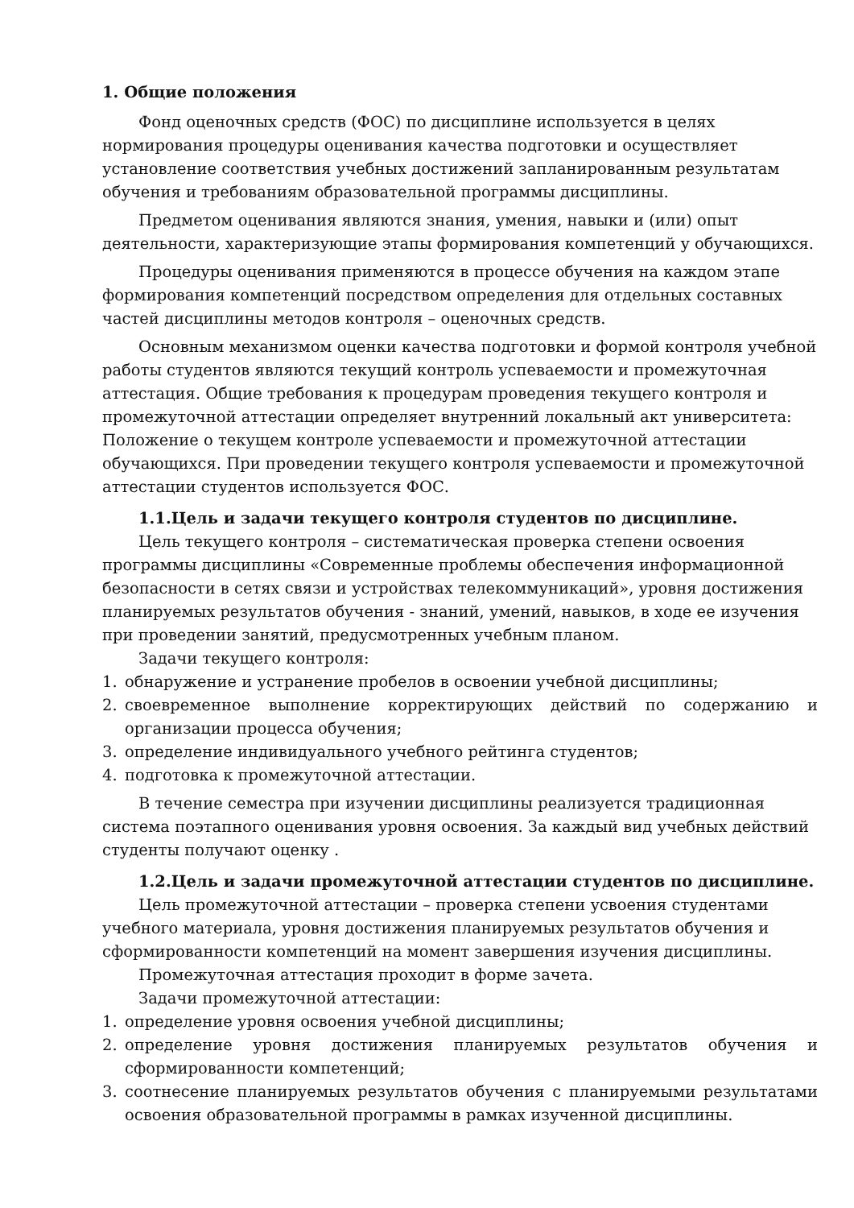1. Общие положения
Фонд оценочных средств (ФОС) по дисциплине используется в целях нормирования процедуры оценивания качества подготовки и осуществляет установление соответствия учебных достижений запланированным результатам обучения и требованиям образовательной программы дисциплины.
Предметом оценивания являются знания, умения, навыки и (или) опыт деятельности, характеризующие этапы формирования компетенций у обучающихся.
Процедуры оценивания применяются в процессе обучения на каждом этапе формирования компетенций посредством определения для отдельных составных частей дисциплины методов контроля – оценочных средств.
Основным механизмом оценки качества подготовки и формой контроля учебной работы студентов являются текущий контроль успеваемости и промежуточная аттестация. Общие требования к процедурам проведения текущего контроля и промежуточной аттестации определяет внутренний локальный акт университета: Положение о текущем контроле успеваемости и промежуточной аттестации обучающихся. При проведении текущего контроля успеваемости и промежуточной аттестации студентов используется ФОС.
1.1.Цель и задачи текущего контроля студентов по дисциплине.
Цель текущего контроля – систематическая проверка степени освоения программы дисциплины «Современные проблемы обеспечения информационной безопасности в сетях связи и устройствах телекоммуникаций», уровня достижения планируемых результатов обучения - знаний, умений, навыков, в ходе ее изучения при проведении занятий, предусмотренных учебным планом.
Задачи текущего контроля:
1. обнаружение и устранение пробелов в освоении учебной дисциплины;
2. своевременное выполнение корректирующих действий по содержанию и организации процесса обучения;
3. определение индивидуального учебного рейтинга студентов;
4. подготовка к промежуточной аттестации.
В течение семестра при изучении дисциплины реализуется традиционная система поэтапного оценивания уровня освоения. За каждый вид учебных действий студенты получают оценку .
1.2.Цель и задачи промежуточной аттестации студентов по дисциплине.
Цель промежуточной аттестации – проверка степени усвоения студентами учебного материала, уровня достижения планируемых результатов обучения и сформированности компетенций на момент завершения изучения дисциплины.
Промежуточная аттестация проходит в форме зачета.
Задачи промежуточной аттестации:
1. определение уровня освоения учебной дисциплины;
2. определение уровня достижения планируемых результатов обучения и сформированности компетенций;
3. соотнесение планируемых результатов обучения с планируемыми результатами освоения образовательной программы в рамках изученной дисциплины.